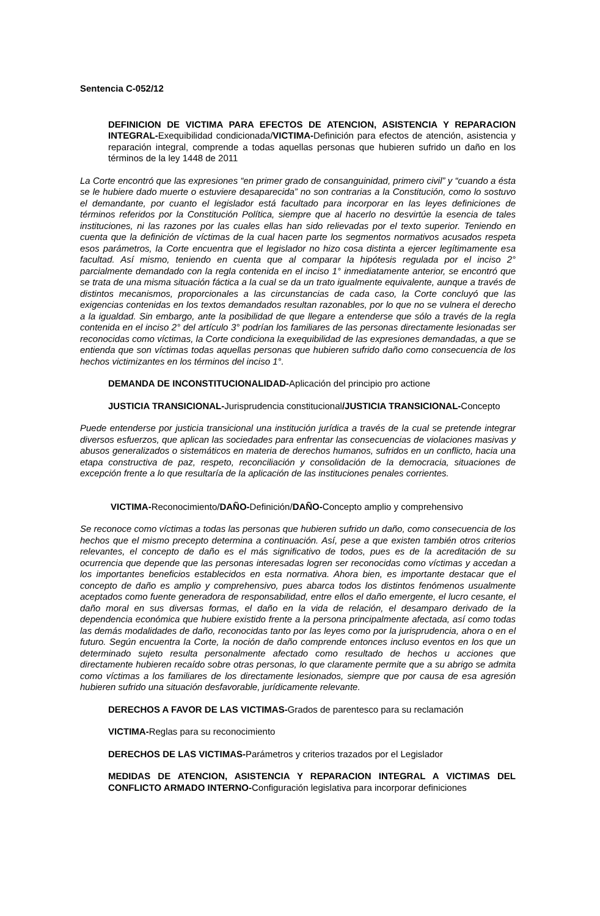Sentencia C-052/12
DEFINICION DE VICTIMA PARA EFECTOS DE ATENCION, ASISTENCIA Y REPARACION INTEGRAL-Exequibilidad condicionada/VICTIMA-Definición para efectos de atención, asistencia y reparación integral, comprende a todas aquellas personas que hubieren sufrido un daño en los términos de la ley 1448 de 2011
La Corte encontró que las expresiones “en primer grado de consanguinidad, primero civil” y “cuando a ésta se le hubiere dado muerte o estuviere desaparecida” no son contrarias a la Constitución, como lo sostuvo el demandante, por cuanto el legislador está facultado para incorporar en las leyes definiciones de términos referidos por la Constitución Política, siempre que al hacerlo no desvirtúe la esencia de tales instituciones, ni las razones por las cuales ellas han sido relievadas por el texto superior. Teniendo en cuenta que la definición de víctimas de la cual hacen parte los segmentos normativos acusados respeta esos parámetros, la Corte encuentra que el legislador no hizo cosa distinta a ejercer legítimamente esa facultad. Así mismo, teniendo en cuenta que al comparar la hipótesis regulada por el inciso 2° parcialmente demandado con la regla contenida en el inciso 1° inmediatamente anterior, se encontró que se trata de una misma situación fáctica a la cual se da un trato igualmente equivalente, aunque a través de distintos mecanismos, proporcionales a las circunstancias de cada caso, la Corte concluyó que las exigencias contenidas en los textos demandados resultan razonables, por lo que no se vulnera el derecho a la igualdad. Sin embargo, ante la posibilidad de que llegare a entenderse que sólo a través de la regla contenida en el inciso 2° del artículo 3° podrían los familiares de las personas directamente lesionadas ser reconocidas como víctimas, la Corte condiciona la exequibilidad de las expresiones demandadas, a que se entienda que son víctimas todas aquellas personas que hubieren sufrido daño como consecuencia de los hechos victimizantes en los términos del inciso 1°.
DEMANDA DE INCONSTITUCIONALIDAD-Aplicación del principio pro actione
JUSTICIA TRANSICIONAL-Jurisprudencia constitucional/JUSTICIA TRANSICIONAL-Concepto
Puede entenderse por justicia transicional una institución jurídica a través de la cual se pretende integrar diversos esfuerzos, que aplican las sociedades para enfrentar las consecuencias de violaciones masivas y abusos generalizados o sistemáticos en materia de derechos humanos, sufridos en un conflicto, hacia una etapa constructiva de paz, respeto, reconciliación y consolidación de la democracia, situaciones de excepción frente a lo que resultaría de la aplicación de las instituciones penales corrientes.
VICTIMA-Reconocimiento/DAÑO-Definición/DAÑO-Concepto amplio y comprehensivo
Se reconoce como víctimas a todas las personas que hubieren sufrido un daño, como consecuencia de los hechos que el mismo precepto determina a continuación. Así, pese a que existen también otros criterios relevantes, el concepto de daño es el más significativo de todos, pues es de la acreditación de su ocurrencia que depende que las personas interesadas logren ser reconocidas como víctimas y accedan a los importantes beneficios establecidos en esta normativa. Ahora bien, es importante destacar que el concepto de daño es amplio y comprehensivo, pues abarca todos los distintos fenómenos usualmente aceptados como fuente generadora de responsabilidad, entre ellos el daño emergente, el lucro cesante, el daño moral en sus diversas formas, el daño en la vida de relación, el desamparo derivado de la dependencia económica que hubiere existido frente a la persona principalmente afectada, así como todas las demás modalidades de daño, reconocidas tanto por las leyes como por la jurisprudencia, ahora o en el futuro. Según encuentra la Corte, la noción de daño comprende entonces incluso eventos en los que un determinado sujeto resulta personalmente afectado como resultado de hechos u acciones que directamente hubieren recaído sobre otras personas, lo que claramente permite que a su abrigo se admita como víctimas a los familiares de los directamente lesionados, siempre que por causa de esa agresión hubieren sufrido una situación desfavorable, jurídicamente relevante.
DERECHOS A FAVOR DE LAS VICTIMAS-Grados de parentesco para su reclamación
VICTIMA-Reglas para su reconocimiento
DERECHOS DE LAS VICTIMAS-Parámetros y criterios trazados por el Legislador
MEDIDAS DE ATENCION, ASISTENCIA Y REPARACION INTEGRAL A VICTIMAS DEL CONFLICTO ARMADO INTERNO-Configuración legislativa para incorporar definiciones